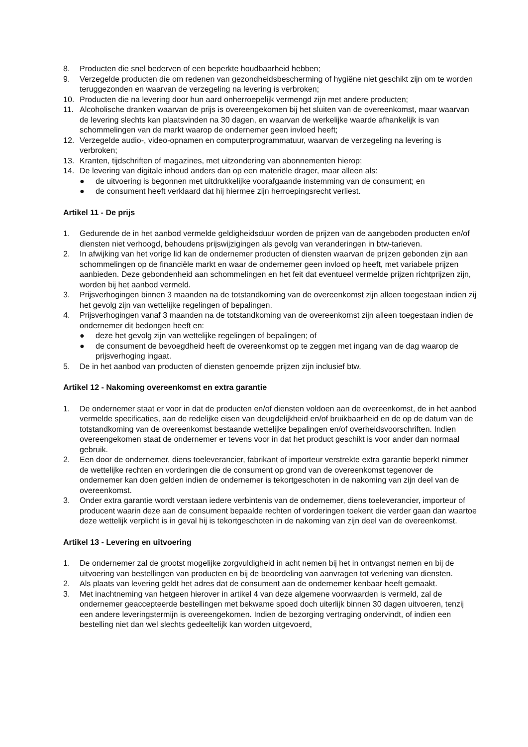8. Producten die snel bederven of een beperkte houdbaarheid hebben;
9. Verzegelde producten die om redenen van gezondheidsbescherming of hygiëne niet geschikt zijn om te worden teruggezonden en waarvan de verzegeling na levering is verbroken;
10. Producten die na levering door hun aard onherroepelijk vermengd zijn met andere producten;
11. Alcoholische dranken waarvan de prijs is overeengekomen bij het sluiten van de overeenkomst, maar waarvan de levering slechts kan plaatsvinden na 30 dagen, en waarvan de werkelijke waarde afhankelijk is van schommelingen van de markt waarop de ondernemer geen invloed heeft;
12. Verzegelde audio-, video-opnamen en computerprogrammatuur, waarvan de verzegeling na levering is verbroken;
13. Kranten, tijdschriften of magazines, met uitzondering van abonnementen hierop;
14. De levering van digitale inhoud anders dan op een materiële drager, maar alleen als:
● de uitvoering is begonnen met uitdrukkelijke voorafgaande instemming van de consument; en
● de consument heeft verklaard dat hij hiermee zijn herroepingsrecht verliest.
Artikel 11 - De prijs
1. Gedurende de in het aanbod vermelde geldigheidsduur worden de prijzen van de aangeboden producten en/of diensten niet verhoogd, behoudens prijswijzigingen als gevolg van veranderingen in btw-tarieven.
2. In afwijking van het vorige lid kan de ondernemer producten of diensten waarvan de prijzen gebonden zijn aan schommelingen op de financiële markt en waar de ondernemer geen invloed op heeft, met variabele prijzen aanbieden. Deze gebondenheid aan schommelingen en het feit dat eventueel vermelde prijzen richtprijzen zijn, worden bij het aanbod vermeld.
3. Prijsverhogingen binnen 3 maanden na de totstandkoming van de overeenkomst zijn alleen toegestaan indien zij het gevolg zijn van wettelijke regelingen of bepalingen.
4. Prijsverhogingen vanaf 3 maanden na de totstandkoming van de overeenkomst zijn alleen toegestaan indien de ondernemer dit bedongen heeft en:
● deze het gevolg zijn van wettelijke regelingen of bepalingen; of
● de consument de bevoegdheid heeft de overeenkomst op te zeggen met ingang van de dag waarop de prijsverhoging ingaat.
5. De in het aanbod van producten of diensten genoemde prijzen zijn inclusief btw.
Artikel 12 - Nakoming overeenkomst en extra garantie
1. De ondernemer staat er voor in dat de producten en/of diensten voldoen aan de overeenkomst, de in het aanbod vermelde specificaties, aan de redelijke eisen van deugdelijkheid en/of bruikbaarheid en de op de datum van de totstandkoming van de overeenkomst bestaande wettelijke bepalingen en/of overheidsvoorschriften. Indien overeengekomen staat de ondernemer er tevens voor in dat het product geschikt is voor ander dan normaal gebruik.
2. Een door de ondernemer, diens toeleverancier, fabrikant of importeur verstrekte extra garantie beperkt nimmer de wettelijke rechten en vorderingen die de consument op grond van de overeenkomst tegenover de ondernemer kan doen gelden indien de ondernemer is tekortgeschoten in de nakoming van zijn deel van de overeenkomst.
3. Onder extra garantie wordt verstaan iedere verbintenis van de ondernemer, diens toeleverancier, importeur of producent waarin deze aan de consument bepaalde rechten of vorderingen toekent die verder gaan dan waartoe deze wettelijk verplicht is in geval hij is tekortgeschoten in de nakoming van zijn deel van de overeenkomst.
Artikel 13 - Levering en uitvoering
1. De ondernemer zal de grootst mogelijke zorgvuldigheid in acht nemen bij het in ontvangst nemen en bij de uitvoering van bestellingen van producten en bij de beoordeling van aanvragen tot verlening van diensten.
2. Als plaats van levering geldt het adres dat de consument aan de ondernemer kenbaar heeft gemaakt.
3. Met inachtneming van hetgeen hierover in artikel 4 van deze algemene voorwaarden is vermeld, zal de ondernemer geaccepteerde bestellingen met bekwame spoed doch uiterlijk binnen 30 dagen uitvoeren, tenzij een andere leveringstermijn is overeengekomen. Indien de bezorging vertraging ondervindt, of indien een bestelling niet dan wel slechts gedeeltelijk kan worden uitgevoerd,